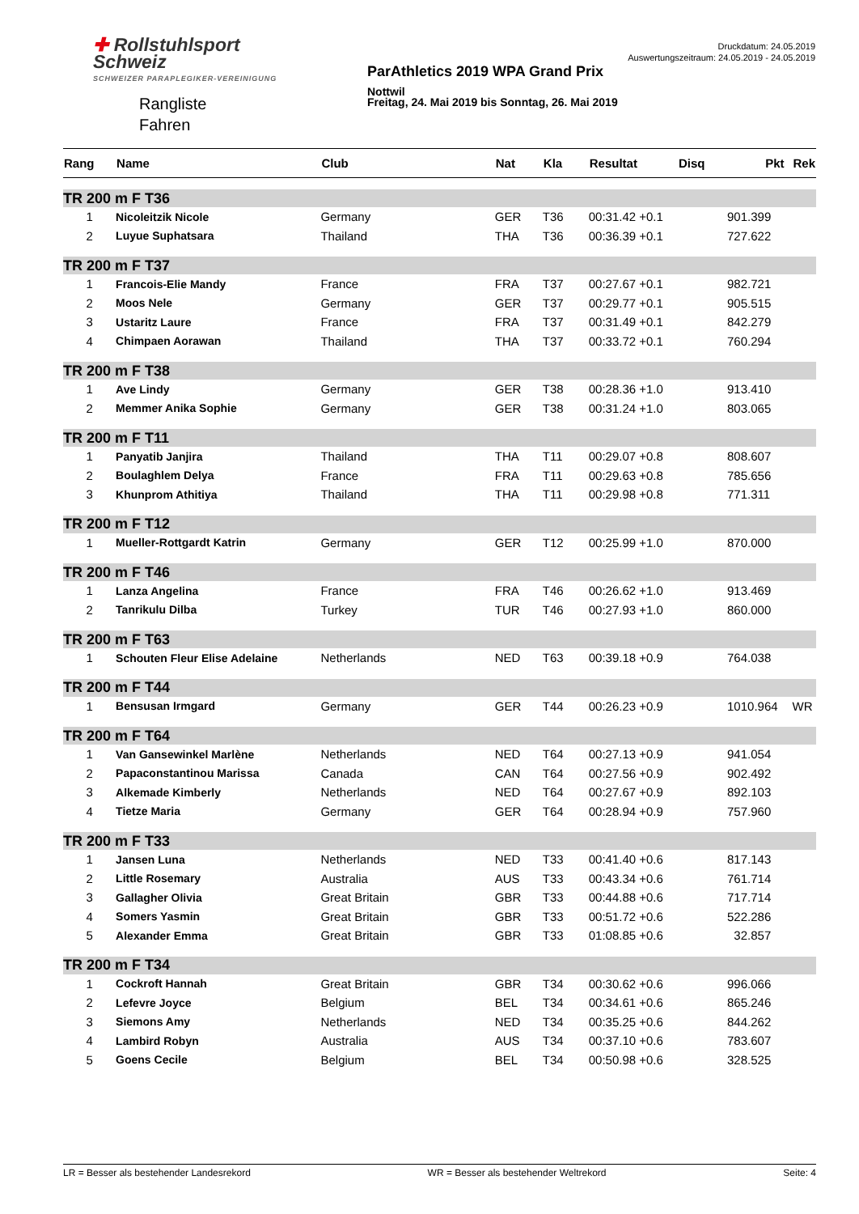✚ Rollstuhlsport
Schweiz
SCHWEIZER PARAPLEGIKER-VEREINIGUNG
Rangliste
Fahren
ParAthletics 2019 WPA Grand Prix
Nottwil
Freitag, 24. Mai 2019 bis Sonntag, 26. Mai 2019
Druckdatum: 24.05.2019
Auswertungszeitraum: 24.05.2019 - 24.05.2019
| Rang | Name | Club | Nat | Kla | Resultat | Disq | Pkt | Rek |
| --- | --- | --- | --- | --- | --- | --- | --- | --- |
| TR 200 m F T36 | | | | | | | | |
| 1 | Nicoleitzik Nicole | Germany | GER | T36 | 00:31.42 +0.1 | | 901.399 | |
| 2 | Luyue Suphatsara | Thailand | THA | T36 | 00:36.39 +0.1 | | 727.622 | |
| TR 200 m F T37 | | | | | | | | |
| 1 | Francois-Elie Mandy | France | FRA | T37 | 00:27.67 +0.1 | | 982.721 | |
| 2 | Moos Nele | Germany | GER | T37 | 00:29.77 +0.1 | | 905.515 | |
| 3 | Ustaritz Laure | France | FRA | T37 | 00:31.49 +0.1 | | 842.279 | |
| 4 | Chimpaen Aorawan | Thailand | THA | T37 | 00:33.72 +0.1 | | 760.294 | |
| TR 200 m F T38 | | | | | | | | |
| 1 | Ave Lindy | Germany | GER | T38 | 00:28.36 +1.0 | | 913.410 | |
| 2 | Memmer Anika Sophie | Germany | GER | T38 | 00:31.24 +1.0 | | 803.065 | |
| TR 200 m F T11 | | | | | | | | |
| 1 | Panyatib Janjira | Thailand | THA | T11 | 00:29.07 +0.8 | | 808.607 | |
| 2 | Boulaghlem Delya | France | FRA | T11 | 00:29.63 +0.8 | | 785.656 | |
| 3 | Khunprom Athitiya | Thailand | THA | T11 | 00:29.98 +0.8 | | 771.311 | |
| TR 200 m F T12 | | | | | | | | |
| 1 | Mueller-Rottgardt Katrin | Germany | GER | T12 | 00:25.99 +1.0 | | 870.000 | |
| TR 200 m F T46 | | | | | | | | |
| 1 | Lanza Angelina | France | FRA | T46 | 00:26.62 +1.0 | | 913.469 | |
| 2 | Tanrikulu Dilba | Turkey | TUR | T46 | 00:27.93 +1.0 | | 860.000 | |
| TR 200 m F T63 | | | | | | | | |
| 1 | Schouten Fleur Elise Adelaine | Netherlands | NED | T63 | 00:39.18 +0.9 | | 764.038 | |
| TR 200 m F T44 | | | | | | | | |
| 1 | Bensusan Irmgard | Germany | GER | T44 | 00:26.23 +0.9 | | 1010.964 | WR |
| TR 200 m F T64 | | | | | | | | |
| 1 | Van Gansewinkel Marlène | Netherlands | NED | T64 | 00:27.13 +0.9 | | 941.054 | |
| 2 | Papaconstantinou Marissa | Canada | CAN | T64 | 00:27.56 +0.9 | | 902.492 | |
| 3 | Alkemade Kimberly | Netherlands | NED | T64 | 00:27.67 +0.9 | | 892.103 | |
| 4 | Tietze Maria | Germany | GER | T64 | 00:28.94 +0.9 | | 757.960 | |
| TR 200 m F T33 | | | | | | | | |
| 1 | Jansen Luna | Netherlands | NED | T33 | 00:41.40 +0.6 | | 817.143 | |
| 2 | Little Rosemary | Australia | AUS | T33 | 00:43.34 +0.6 | | 761.714 | |
| 3 | Gallagher Olivia | Great Britain | GBR | T33 | 00:44.88 +0.6 | | 717.714 | |
| 4 | Somers Yasmin | Great Britain | GBR | T33 | 00:51.72 +0.6 | | 522.286 | |
| 5 | Alexander Emma | Great Britain | GBR | T33 | 01:08.85 +0.6 | | 32.857 | |
| TR 200 m F T34 | | | | | | | | |
| 1 | Cockroft Hannah | Great Britain | GBR | T34 | 00:30.62 +0.6 | | 996.066 | |
| 2 | Lefevre Joyce | Belgium | BEL | T34 | 00:34.61 +0.6 | | 865.246 | |
| 3 | Siemons Amy | Netherlands | NED | T34 | 00:35.25 +0.6 | | 844.262 | |
| 4 | Lambird Robyn | Australia | AUS | T34 | 00:37.10 +0.6 | | 783.607 | |
| 5 | Goens Cecile | Belgium | BEL | T34 | 00:50.98 +0.6 | | 328.525 | |
LR = Besser als bestehender Landesrekord WR = Besser als bestehender Weltrekord Seite: 4